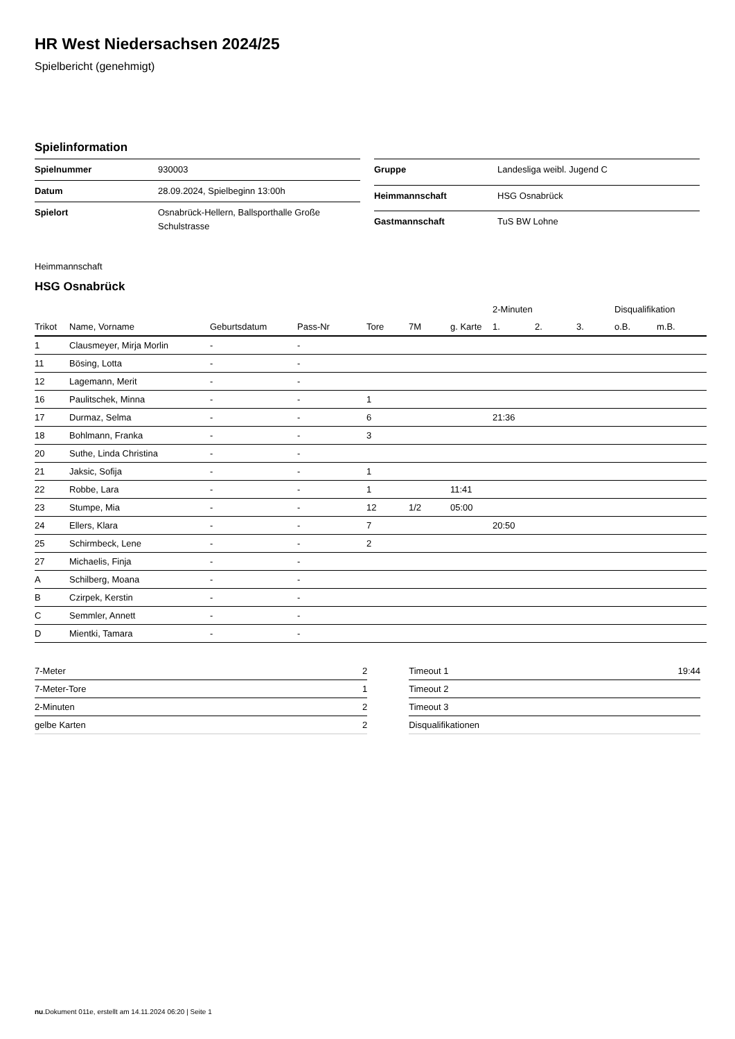HR West Niedersachsen 2024/25
Spielbericht (genehmigt)
Spielinformation
| Spielnummer | 930003 |
| Datum | 28.09.2024, Spielbeginn 13:00h |
| Spielort | Osnabrück-Hellern, Ballsporthalle Große Schulstrasse |
| Gruppe | Landesliga weibl. Jugend C |
| Heimmannschaft | HSG Osnabrück |
| Gastmannschaft | TuS BW Lohne |
Heimmannschaft
HSG Osnabrück
| | | | | | | | 2-Minuten | | | Disqualifikation | |
| --- | --- | --- | --- | --- | --- | --- | --- | --- | --- | --- | --- |
| Trikot | Name, Vorname | Geburtsdatum | Pass-Nr | Tore | 7M | g. Karte | 1. | 2. | 3. | o.B. | m.B. |
| 1 | Clausmeyer, Mirja Morlin | - | - | | | | | | | | |
| 11 | Bösing, Lotta | - | - | | | | | | | | |
| 12 | Lagemann, Merit | - | - | | | | | | | | |
| 16 | Paulitschek, Minna | - | - | 1 | | | | | | | |
| 17 | Durmaz, Selma | - | - | 6 | | | 21:36 | | | | |
| 18 | Bohlmann, Franka | - | - | 3 | | | | | | | |
| 20 | Suthe, Linda Christina | - | - | | | | | | | | |
| 21 | Jaksic, Sofija | - | - | 1 | | | | | | | |
| 22 | Robbe, Lara | - | - | 1 | | 11:41 | | | | | |
| 23 | Stumpe, Mia | - | - | 12 | 1/2 | 05:00 | | | | | |
| 24 | Ellers, Klara | - | - | 7 | | | 20:50 | | | | |
| 25 | Schirmbeck, Lene | - | - | 2 | | | | | | | |
| 27 | Michaelis, Finja | - | - | | | | | | | | |
| A | Schilberg, Moana | - | - | | | | | | | | |
| B | Czirpek, Kerstin | - | - | | | | | | | | |
| C | Semmler, Annett | - | - | | | | | | | | |
| D | Mientki, Tamara | - | - | | | | | | | | |
| 7-Meter | 2 |
| 7-Meter-Tore | 1 |
| 2-Minuten | 2 |
| gelbe Karten | 2 |
| Timeout 1 | 19:44 |
| Timeout 2 | |
| Timeout 3 | |
| Disqualifikationen | |
nu.Dokument 011e, erstellt am 14.11.2024 06:20 | Seite 1